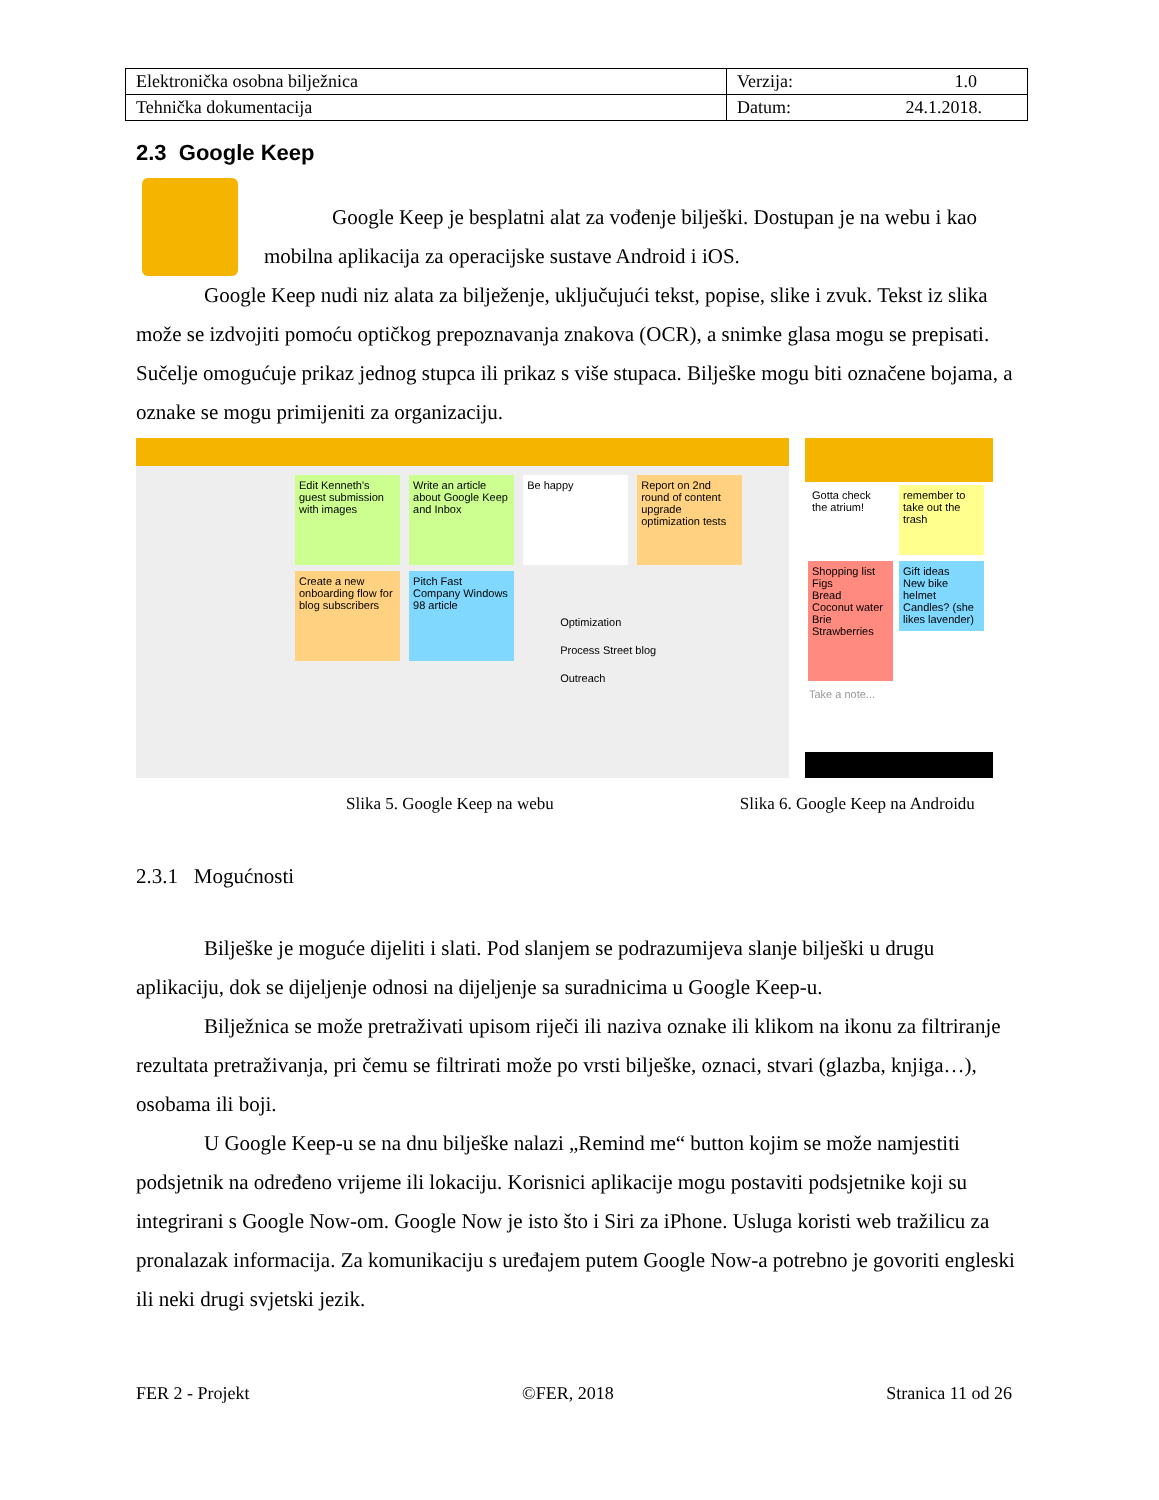| Elektronička osobna bilježnica | Verzija: 1.0 |
| Tehnička dokumentacija | Datum: 24.1.2018. |
2.3 Google Keep
Google Keep je besplatni alat za vođenje bilješki. Dostupan je na webu i kao mobilna aplikacija za operacijske sustave Android i iOS.
Google Keep nudi niz alata za bilježenje, uključujući tekst, popise, slike i zvuk. Tekst iz slika može se izdvojiti pomoću optičkog prepoznavanja znakova (OCR), a snimke glasa mogu se prepisati. Sučelje omogućuje prikaz jednog stupca ili prikaz s više stupaca. Bilješke mogu biti označene bojama, a oznake se mogu primijeniti za organizaciju.
Edit Kenneth's guest submission with images Write an article about Google Keep and Inbox Be happy Report on 2nd round of content upgrade optimization tests Create a new onboarding flow for blog subscribers Pitch Fast Company Windows 98 article Optimization
Process Street blog
Outreach
Gotta check the atrium! remember to take out the trash Shopping list
Figs
Bread
Coconut water
Brie
Strawberries Gift ideas
New bike helmet
Candles? (she likes lavender)
Take a note...
Slika 5. Google Keep na webu Slika 6. Google Keep na Androidu
2.3.1 Mogućnosti
Bilješke je moguće dijeliti i slati. Pod slanjem se podrazumijeva slanje bilješki u drugu aplikaciju, dok se dijeljenje odnosi na dijeljenje sa suradnicima u Google Keep-u.
Bilježnica se može pretraživati upisom riječi ili naziva oznake ili klikom na ikonu za filtriranje rezultata pretraživanja, pri čemu se filtrirati može po vrsti bilješke, oznaci, stvari (glazba, knjiga…), osobama ili boji.
U Google Keep-u se na dnu bilješke nalazi „Remind me“ button kojim se može namjestiti podsjetnik na određeno vrijeme ili lokaciju. Korisnici aplikacije mogu postaviti podsjetnike koji su integrirani s Google Now-om. Google Now je isto što i Siri za iPhone. Usluga koristi web tražilicu za pronalazak informacija. Za komunikaciju s uređajem putem Google Now-a potrebno je govoriti engleski ili neki drugi svjetski jezik.
FER 2 - Projekt ©FER, 2018 Stranica 11 od 26